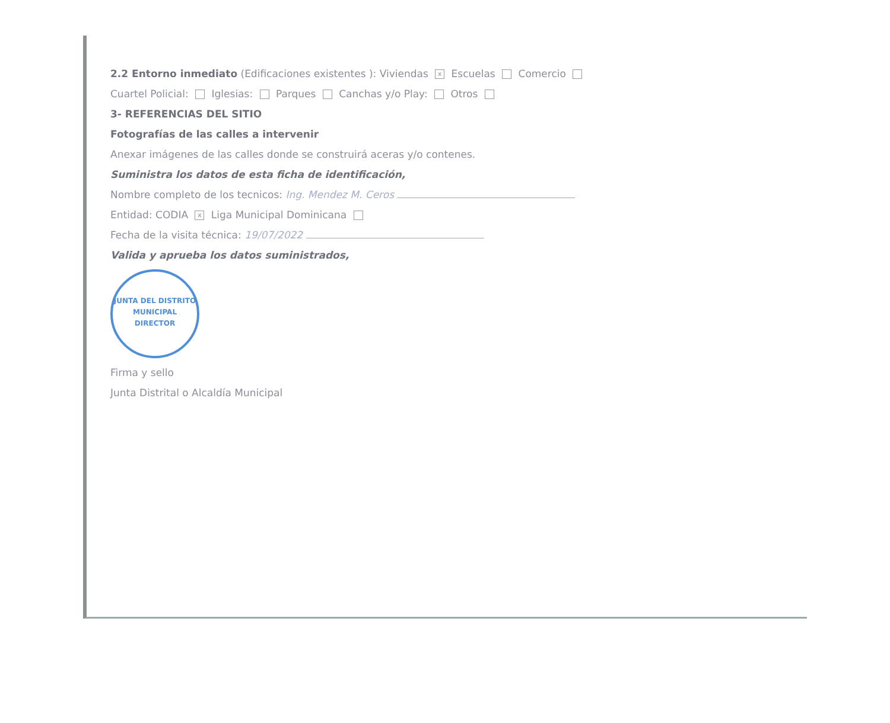2.2 Entorno inmediato (Edificaciones existentes ): Viviendas x Escuelas Comercio
Cuartel Policial: Iglesias: Parques Canchas y/o Play: Otros
3- REFERENCIAS DEL SITIO
Fotografías de las calles a intervenir
Anexar imágenes de las calles donde se construirá aceras y/o contenes.
Suministra los datos de esta ficha de identificación,
Nombre completo de los tecnicos: Ing. Mendez M. Ceros
Entidad: CODIA x Liga Municipal Dominicana
Fecha de la visita técnica: 19/07/2022
Valida y aprueba los datos suministrados,
JUNTA DEL DISTRITO MUNICIPAL
DIRECTOR
Firma y sello
Junta Distrital o Alcaldía Municipal